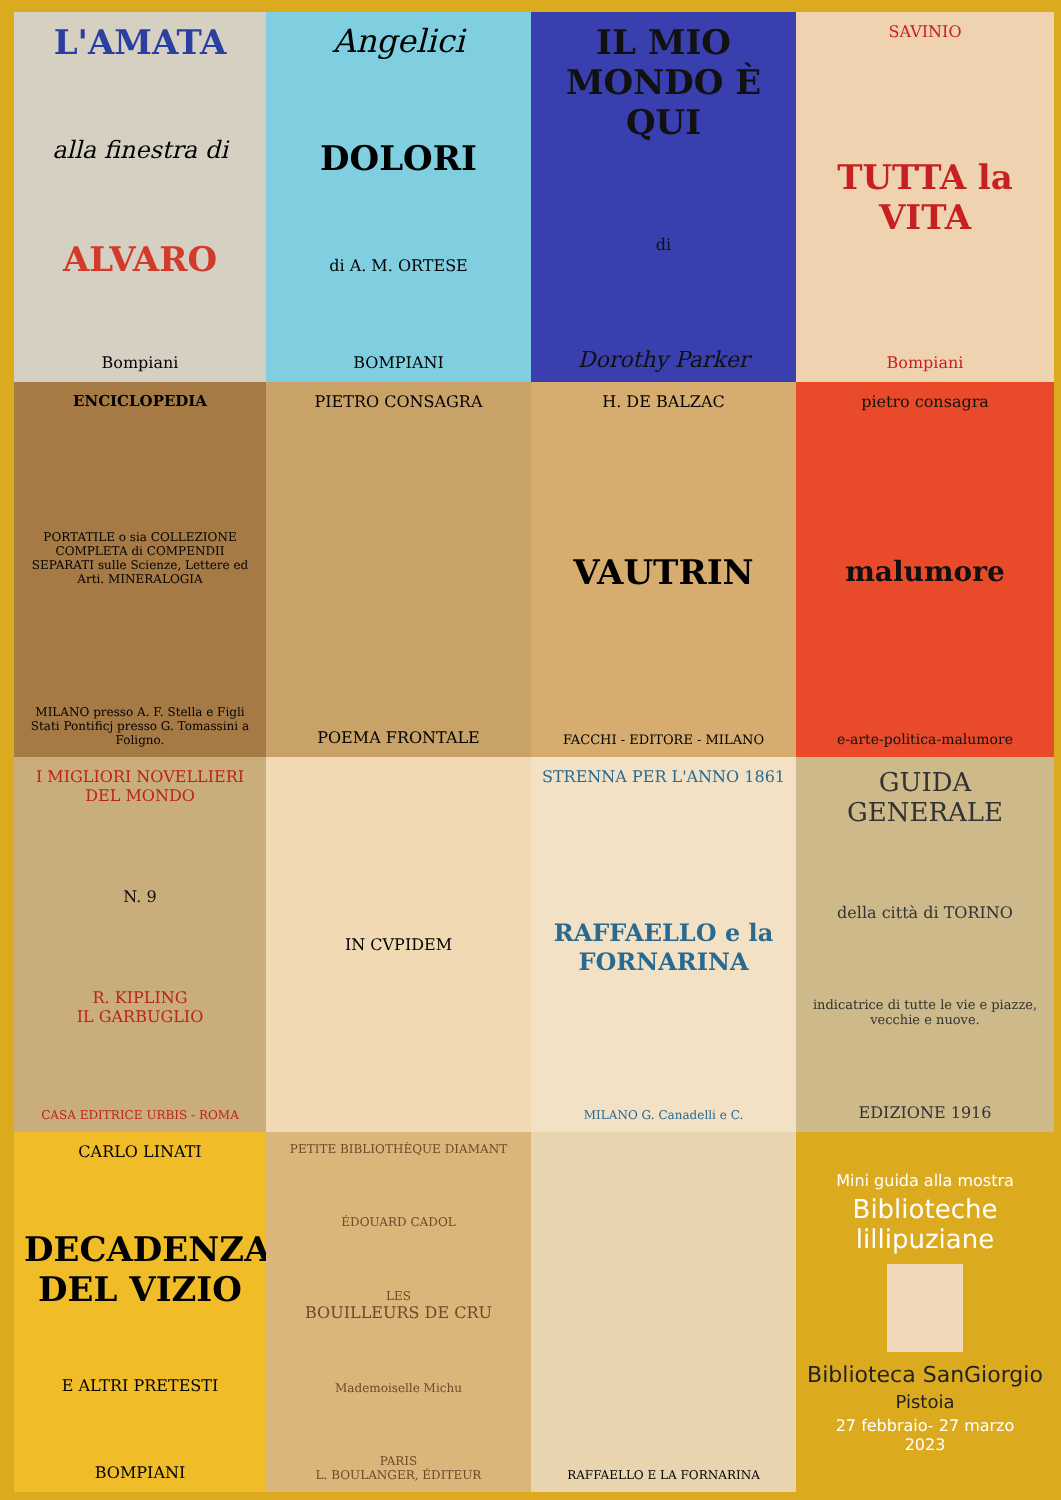L'AMATA
alla finestra di
ALVARO
Bompiani
Angelici
DOLORI
di A. M. ORTESE
BOMPIANI
IL MIO MONDO È QUI
di
Dorothy Parker
SAVINIO
TUTTA la VITA
Bompiani
ENCICLOPEDIA
PORTATILE o sia COLLEZIONE COMPLETA di COMPENDII SEPARATI sulle Scienze, Lettere ed Arti. MINERALOGIA
MILANO presso A. F. Stella e Figli Stati Pontificj presso G. Tomassini a Foligno.
PIETRO CONSAGRA
POEMA FRONTALE
H. DE BALZAC
VAUTRIN
FACCHI - EDITORE - MILANO
pietro consagra
malumore
e-arte-politica-malumore
I MIGLIORI NOVELLIERI DEL MONDO
N. 9
R. KIPLING
IL GARBUGLIO
CASA EDITRICE URBIS - ROMA
IN CVPIDEM
STRENNA PER L'ANNO 1861
RAFFAELLO e la FORNARINA
MILANO G. Canadelli e C.
GUIDA GENERALE
della città di TORINO
indicatrice di tutte le vie e piazze, vecchie e nuove.
EDIZIONE 1916
CARLO LINATI
DECADENZA DEL VIZIO
E ALTRI PRETESTI
BOMPIANI
PETITE BIBLIOTHÈQUE DIAMANT
ÉDOUARD CADOL
LES
BOUILLEURS DE CRU
Mademoiselle Michu
PARIS
L. BOULANGER, ÉDITEUR
RAFFAELLO E LA FORNARINA
Mini guida alla mostra
Biblioteche lillipuziane
Biblioteca SanGiorgio
Pistoia
27 febbraio- 27 marzo
2023